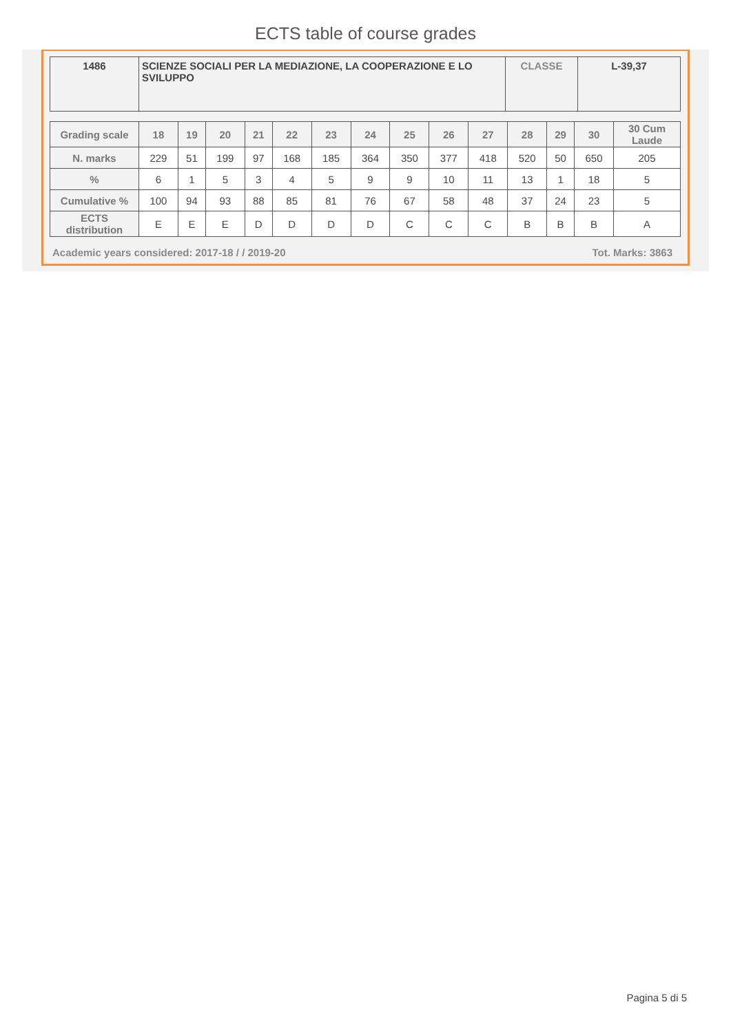ECTS table of course grades
| 1486 | SCIENZE SOCIALI PER LA MEDIAZIONE, LA COOPERAZIONE E LO SVILUPPO | CLASSE | L-39,37 |
| Grading scale | 18 | 19 | 20 | 21 | 22 | 23 | 24 | 25 | 26 | 27 | 28 | 29 | 30 | 30 Cum Laude |
| --- | --- | --- | --- | --- | --- | --- | --- | --- | --- | --- | --- | --- | --- | --- |
| N. marks | 229 | 51 | 199 | 97 | 168 | 185 | 364 | 350 | 377 | 418 | 520 | 50 | 650 | 205 |
| % | 6 | 1 | 5 | 3 | 4 | 5 | 9 | 9 | 10 | 11 | 13 | 1 | 18 | 5 |
| Cumulative % | 100 | 94 | 93 | 88 | 85 | 81 | 76 | 67 | 58 | 48 | 37 | 24 | 23 | 5 |
| ECTS distribution | E | E | E | D | D | D | D | C | C | C | B | B | B | A |
Academic years considered: 2017-18 / / 2019-20 Tot. Marks: 3863
Pagina 5 di 5